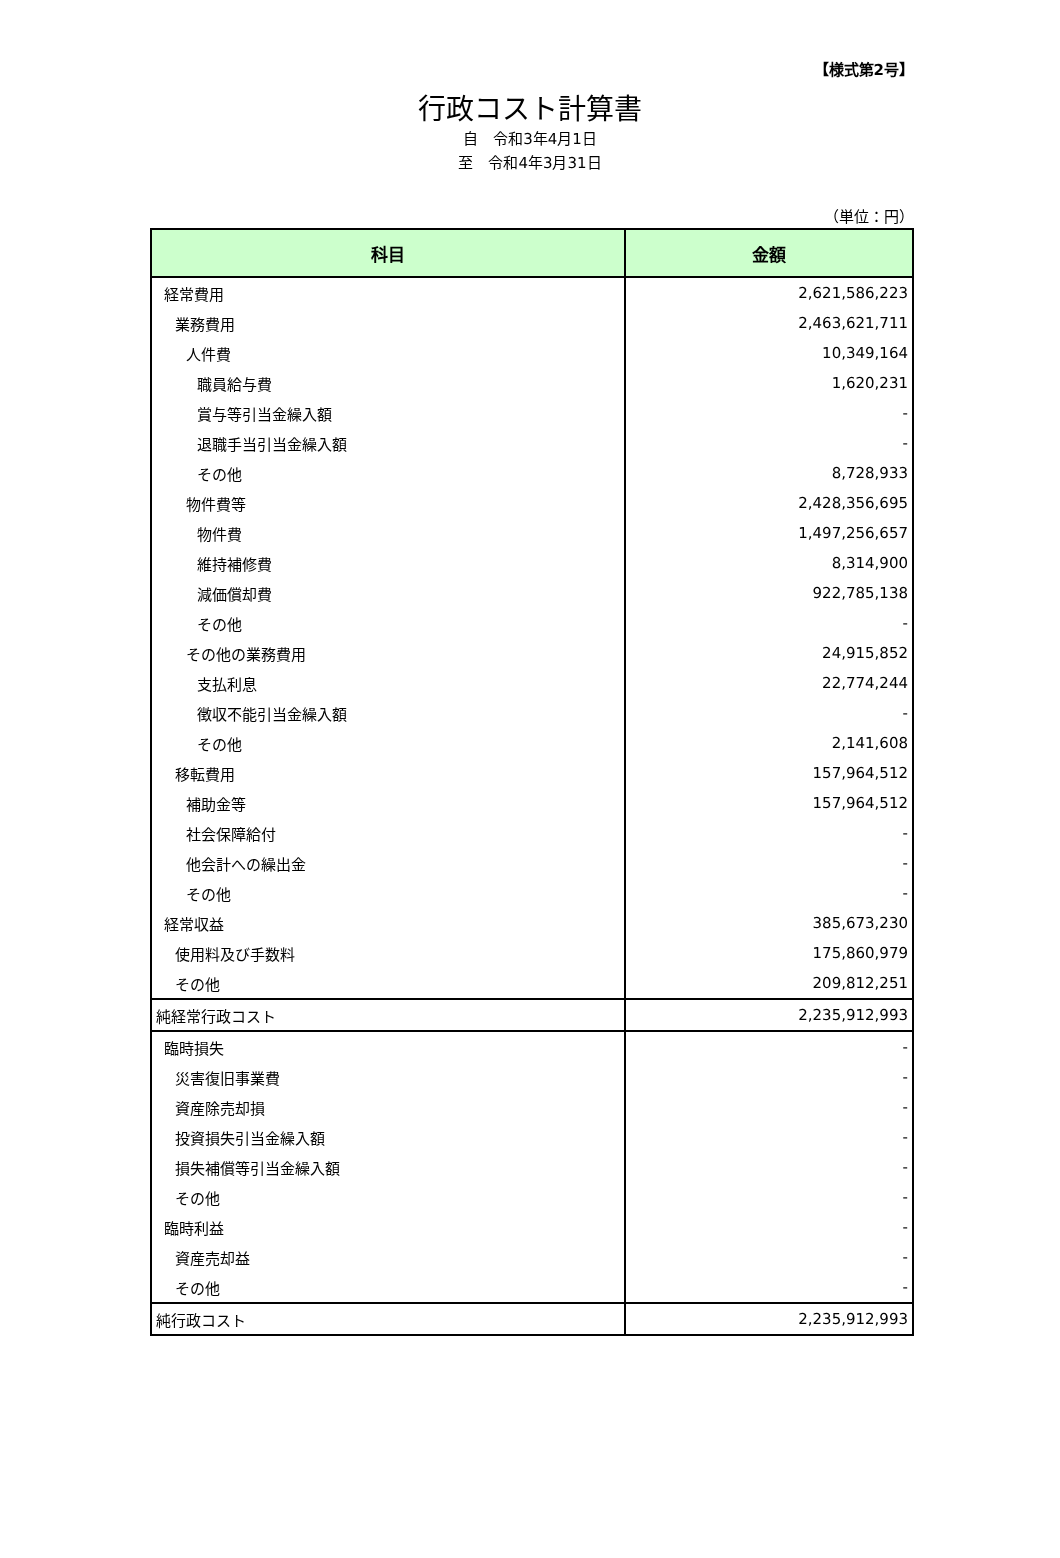【様式第2号】
行政コスト計算書
自　令和3年4月1日
至　令和4年3月31日
（単位：円）
| 科目 | 金額 |
| --- | --- |
| 経常費用 | 2,621,586,223 |
| 業務費用 | 2,463,621,711 |
| 人件費 | 10,349,164 |
| 職員給与費 | 1,620,231 |
| 賞与等引当金繰入額 | - |
| 退職手当引当金繰入額 | - |
| その他 | 8,728,933 |
| 物件費等 | 2,428,356,695 |
| 物件費 | 1,497,256,657 |
| 維持補修費 | 8,314,900 |
| 減価償却費 | 922,785,138 |
| その他 | - |
| その他の業務費用 | 24,915,852 |
| 支払利息 | 22,774,244 |
| 徴収不能引当金繰入額 | - |
| その他 | 2,141,608 |
| 移転費用 | 157,964,512 |
| 補助金等 | 157,964,512 |
| 社会保障給付 | - |
| 他会計への繰出金 | - |
| その他 | - |
| 経常収益 | 385,673,230 |
| 使用料及び手数料 | 175,860,979 |
| その他 | 209,812,251 |
| 純経常行政コスト | 2,235,912,993 |
| 臨時損失 | - |
| 災害復旧事業費 | - |
| 資産除売却損 | - |
| 投資損失引当金繰入額 | - |
| 損失補償等引当金繰入額 | - |
| その他 | - |
| 臨時利益 | - |
| 資産売却益 | - |
| その他 | - |
| 純行政コスト | 2,235,912,993 |